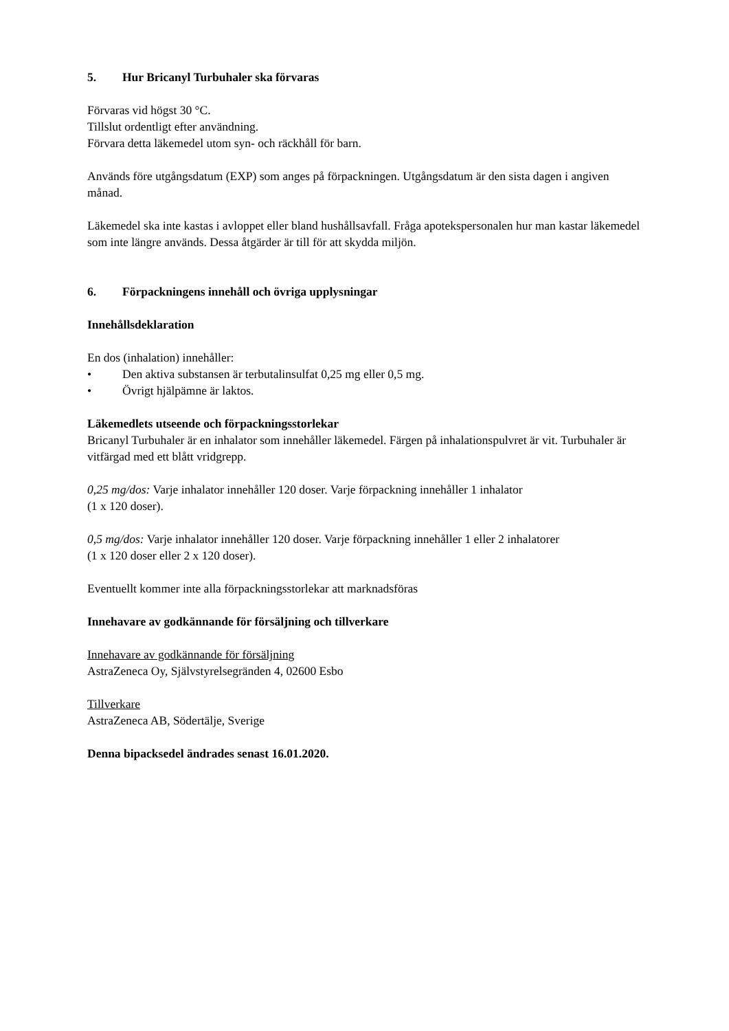5. Hur Bricanyl Turbuhaler ska förvaras
Förvaras vid högst 30 °C.
Tillslut ordentligt efter användning.
Förvara detta läkemedel utom syn- och räckhåll för barn.
Används före utgångsdatum (EXP) som anges på förpackningen. Utgångsdatum är den sista dagen i angiven månad.
Läkemedel ska inte kastas i avloppet eller bland hushållsavfall. Fråga apotekspersonalen hur man kastar läkemedel som inte längre används. Dessa åtgärder är till för att skydda miljön.
6. Förpackningens innehåll och övriga upplysningar
Innehållsdeklaration
En dos (inhalation) innehåller:
• Den aktiva substansen är terbutalinsulfat 0,25 mg eller 0,5 mg.
• Övrigt hjälpämne är laktos.
Läkemedlets utseende och förpackningsstorlekar
Bricanyl Turbuhaler är en inhalator som innehåller läkemedel. Färgen på inhalationspulvret är vit. Turbuhaler är vitfärgad med ett blått vridgrepp.
0,25 mg/dos: Varje inhalator innehåller 120 doser. Varje förpackning innehåller 1 inhalator
(1 x 120 doser).
0,5 mg/dos: Varje inhalator innehåller 120 doser. Varje förpackning innehåller 1 eller 2 inhalatorer
(1 x 120 doser eller 2 x 120 doser).
Eventuellt kommer inte alla förpackningsstorlekar att marknadsföras
Innehavare av godkännande för försäljning och tillverkare
Innehavare av godkännande för försäljning
AstraZeneca Oy, Självstyrelsegränden 4, 02600 Esbo
Tillverkare
AstraZeneca AB, Södertälje, Sverige
Denna bipacksedel ändrades senast 16.01.2020.